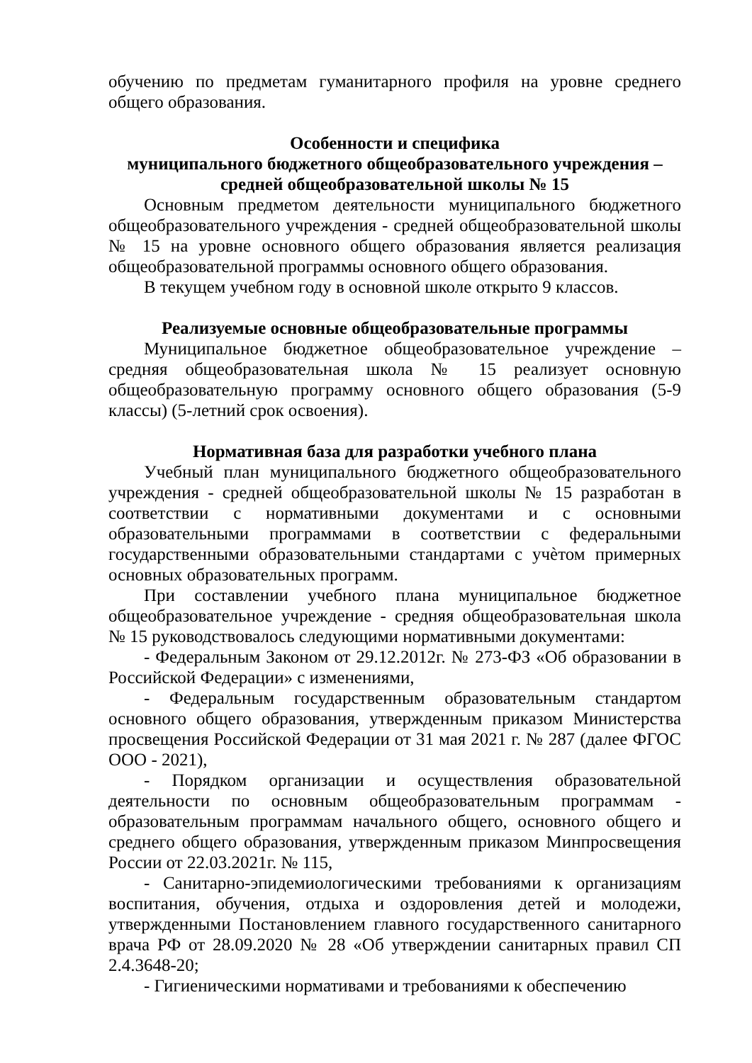обучению по предметам гуманитарного профиля на уровне среднего общего образования.
Особенности и специфика
муниципального бюджетного общеобразовательного учреждения –
средней общеобразовательной школы № 15
Основным предметом деятельности муниципального бюджетного общеобразовательного учреждения - средней общеобразовательной школы № 15 на уровне основного общего образования является реализация общеобразовательной программы основного общего образования.
В текущем учебном году в основной школе открыто 9 классов.
Реализуемые основные общеобразовательные программы
Муниципальное бюджетное общеобразовательное учреждение – средняя общеобразовательная школа № 15 реализует основную общеобразовательную программу основного общего образования (5-9 классы) (5-летний срок освоения).
Нормативная база для разработки учебного плана
Учебный план муниципального бюджетного общеобразовательного учреждения - средней общеобразовательной школы № 15 разработан в соответствии с нормативными документами и с основными образовательными программами в соответствии с федеральными государственными образовательными стандартами с учѐтом примерных основных образовательных программ.
При составлении учебного плана муниципальное бюджетное общеобразовательное учреждение - средняя общеобразовательная школа № 15 руководствовалось следующими нормативными документами:
- Федеральным Законом от 29.12.2012г. № 273-ФЗ «Об образовании в Российской Федерации» с изменениями,
- Федеральным государственным образовательным стандартом основного общего образования, утвержденным приказом Министерства просвещения Российской Федерации от 31 мая 2021 г. № 287 (далее ФГОС ООО - 2021),
- Порядком организации и осуществления образовательной деятельности по основным общеобразовательным программам - образовательным программам начального общего, основного общего и среднего общего образования, утвержденным приказом Минпросвещения России от 22.03.2021г. № 115,
- Санитарно-эпидемиологическими требованиями к организациям воспитания, обучения, отдыха и оздоровления детей и молодежи, утвержденными Постановлением главного государственного санитарного врача РФ от 28.09.2020 № 28 «Об утверждении санитарных правил СП 2.4.3648-20;
- Гигиеническими нормативами и требованиями к обеспечению